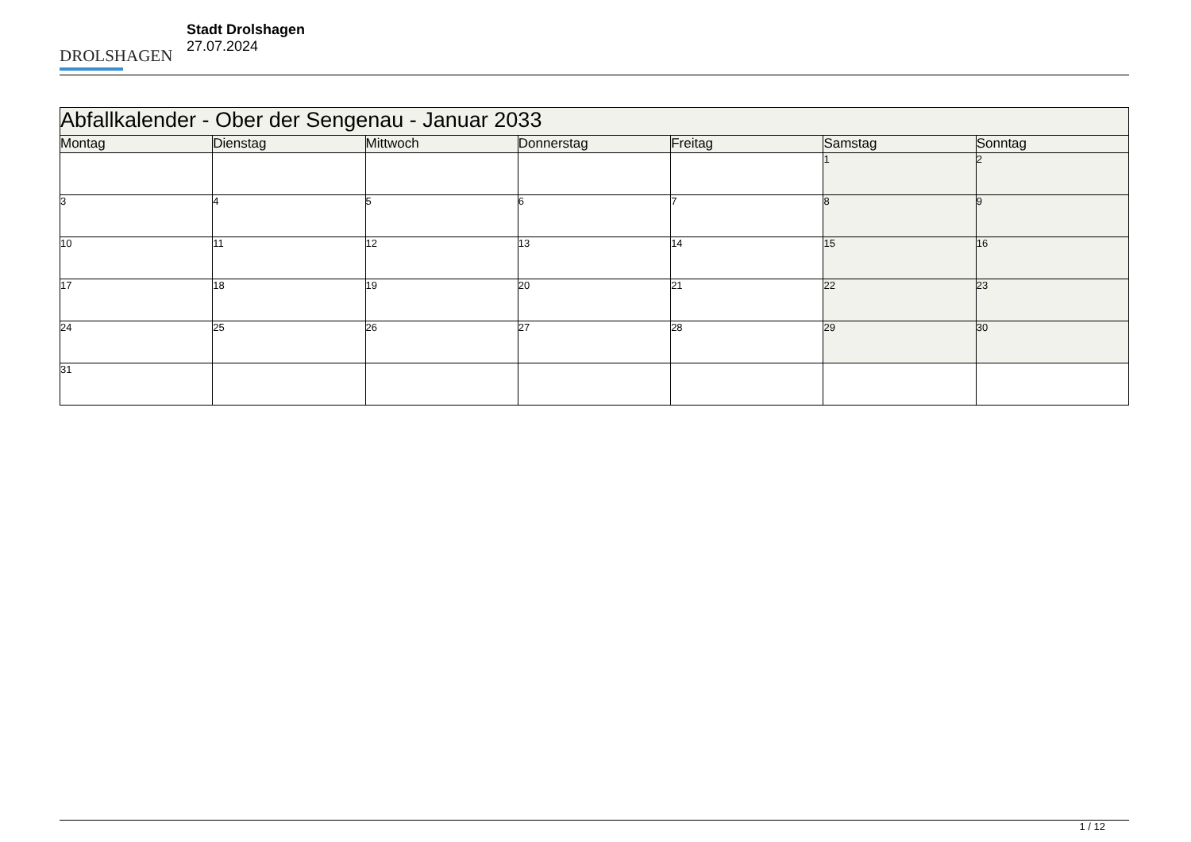DROLSHAGEN
Stadt Drolshagen
27.07.2024
| Abfallkalender - Ober der Sengenau - Januar 2033 | | | | | | |
| --- | --- | --- | --- | --- | --- | --- |
| Montag | Dienstag | Mittwoch | Donnerstag | Freitag | Samstag | Sonntag |
| | | | | | 1 | 2 |
| 3 | 4 | 5 | 6 | 7 | 8 | 9 |
| 10 | 11 | 12 | 13 | 14 | 15 | 16 |
| 17 | 18 | 19 | 20 | 21 | 22 | 23 |
| 24 | 25 | 26 | 27 | 28 | 29 | 30 |
| 31 | | | | | | |
1 / 12